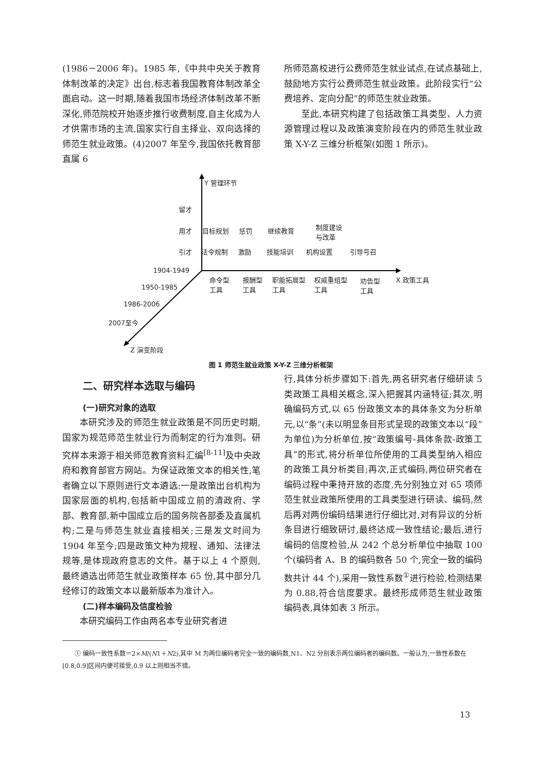(1986－2006 年)。1985 年,《中共中央关于教育体制改革的决定》出台,标志着我国教育体制改革全面启动。这一时期,随着我国市场经济体制改革不断深化,师范院校开始逐步推行收费制度,自主化成为人才供需市场的主流,国家实行自主择业、双向选择的师范生就业政策。(4)2007 年至今,我国依托教育部直属 6
所师范高校进行公费师范生就业试点,在试点基础上,鼓励地方实行公费师范生就业政策。此阶段实行“公费培养、定向分配”的师范生就业政策。
至此,本研究构建了包括政策工具类型、人力资源管理过程以及政策演变阶段在内的师范生就业政策 X-Y-Z 三维分析框架(如图 1 所示)。
Y 管理环节
留才
用才 目标规划 惩罚 继续教育
制度建设
与改革
引才 法令规制 激励 技能培训 机构设置 引导号召
命令型
工具
报酬型
工具
职能拓展型
工具
权威重组型
工具
劝告型
工具
X 政策工具
1904-1949
1950-1985
1986-2006
2007至今
Z 演变阶段
图 1 师范生就业政策 X-Y-Z 三维分析框架
二、研究样本选取与编码
(一)研究对象的选取
本研究涉及的师范生就业政策是不同历史时期,国家为规范师范生就业行为而制定的行为准则。研究样本来源于相关师范教育资料汇编<sup>[8-11]</sup>及中央政府和教育部官方网站。为保证政策文本的相关性,笔者确立以下原则进行文本遴选:一是政策出台机构为国家层面的机构,包括新中国成立前的清政府、学部、教育部,新中国成立后的国务院各部委及直属机构;二是与师范生就业直接相关;三是发文时间为 1904 年至今;四是政策文种为规程、通知、法律法规等,是体现政府意志的文件。基于以上 4 个原则,最终遴选出师范生就业政策样本 65 份,其中部分几经修订的政策文本以最新版本为准计入。
(二)样本编码及信度检验
本研究编码工作由两名本专业研究者进
行,具体分析步骤如下:首先,两名研究者仔细研读 5 类政策工具相关概念,深入把握其内涵特征;其次,明确编码方式,以 65 份政策文本的具体条文为分析单元,以“条”(未以明显条目形式呈现的政策文本以“段”为单位)为分析单位,按“政策编号-具体条款-政策工具”的形式,将分析单位所使用的工具类型纳入相应的政策工具分析类目;再次,正式编码,两位研究者在编码过程中秉持开放的态度,先分别独立对 65 项师范生就业政策所使用的工具类型进行研读、编码,然后再对两份编码结果进行仔细比对,对有异议的分析条目进行细致研讨,最终达成一致性结论;最后,进行编码的信度检验,从 242 个总分析单位中抽取 100 个(编码者 A、B 的编码数各 50 个,完全一致的编码数共计 44 个),采用一致性系数<sup>①</sup>进行检验,检测结果为 0.88,符合信度要求。最终形成师范生就业政策编码表,具体如表 3 所示。
① 编码一致性系数＝2×M/(N1＋N2),其中 M 为两位编码者完全一致的编码数,N1、N2 分别表示两位编码者的编码数。一般认为,一致性系数在[0.8,0.9]区间内便可接受,0.9 以上则相当不错。
13